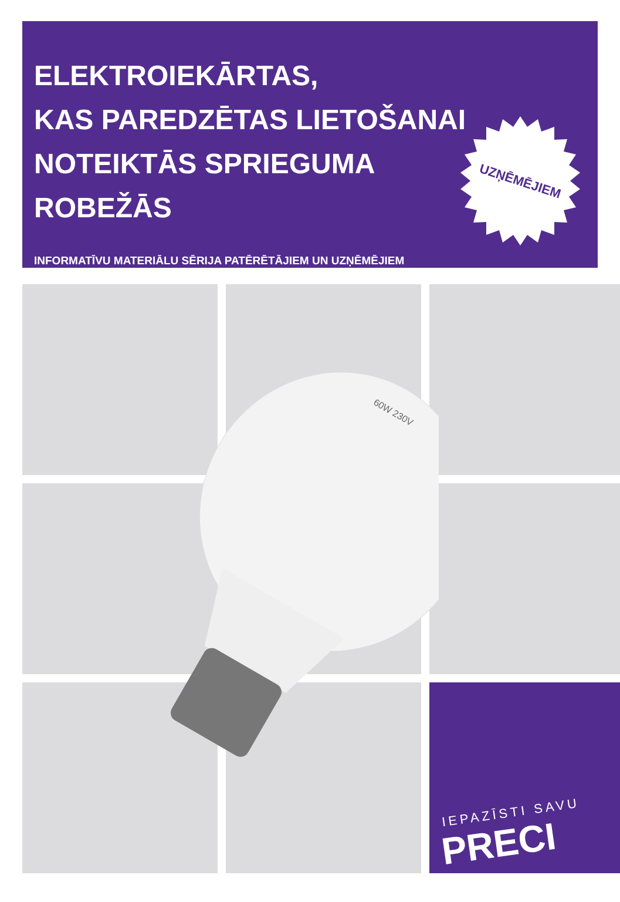ELEKTROIEKĀRTAS,
KAS PAREDZĒTAS LIETOŠANAI
NOTEIKTĀS SPRIEGUMA
ROBEŽĀS
INFORMATĪVU MATERIĀLU SĒRIJA PATĒRĒTĀJIEM UN UZŅĒMĒJIEM
UZŅĒMĒJIEM
IEPAZĪSTI SAVU
PRECI
60W 230V